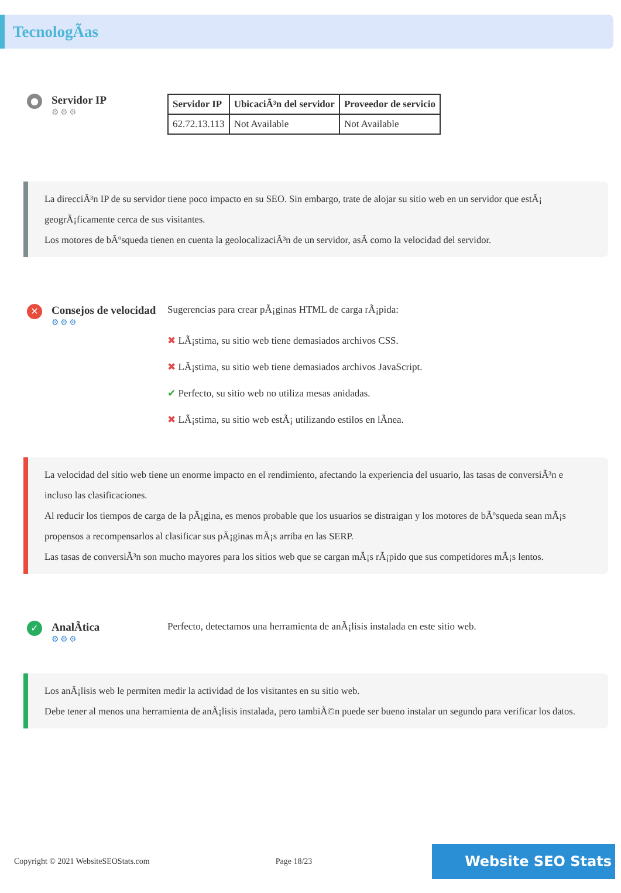TecnologÃas
●
Servidor IP
⚙⚙⚙
| Servidor IP | UbicaciÃ³n del servidor | Proveedor de servicio |
| --- | --- | --- |
| 62.72.13.113 | Not Available | Not Available |
La direcciÃ³n IP de su servidor tiene poco impacto en su SEO. Sin embargo, trate de alojar su sitio web en un servidor que estÃ¡ geogrÃ¡ficamente cerca de sus visitantes.
Los motores de bÃºsqueda tienen en cuenta la geolocalizaciÃ³n de un servidor, asÃ como la velocidad del servidor.
✕
Consejos de velocidad
⚙⚙⚙
Sugerencias para crear pÃ¡ginas HTML de carga rÃ¡pida:
✖ LÃ¡stima, su sitio web tiene demasiados archivos CSS.
✖ LÃ¡stima, su sitio web tiene demasiados archivos JavaScript.
✔ Perfecto, su sitio web no utiliza mesas anidadas.
✖ LÃ¡stima, su sitio web estÃ¡ utilizando estilos en lÃnea.
La velocidad del sitio web tiene un enorme impacto en el rendimiento, afectando la experiencia del usuario, las tasas de conversiÃ³n e incluso las clasificaciones.
Al reducir los tiempos de carga de la pÃ¡gina, es menos probable que los usuarios se distraigan y los motores de bÃºsqueda sean mÃ¡s propensos a recompensarlos al clasificar sus pÃ¡ginas mÃ¡s arriba en las SERP.
Las tasas de conversiÃ³n son mucho mayores para los sitios web que se cargan mÃ¡s rÃ¡pido que sus competidores mÃ¡s lentos.
✓
AnalÃtica
⚙⚙⚙
Perfecto, detectamos una herramienta de anÃ¡lisis instalada en este sitio web.
Los anÃ¡lisis web le permiten medir la actividad de los visitantes en su sitio web.
Debe tener al menos una herramienta de anÃ¡lisis instalada, pero tambiÃ©n puede ser bueno instalar un segundo para verificar los datos.
Copyright © 2021 WebsiteSEOStats.com Page 18/23
Website SEO Stats